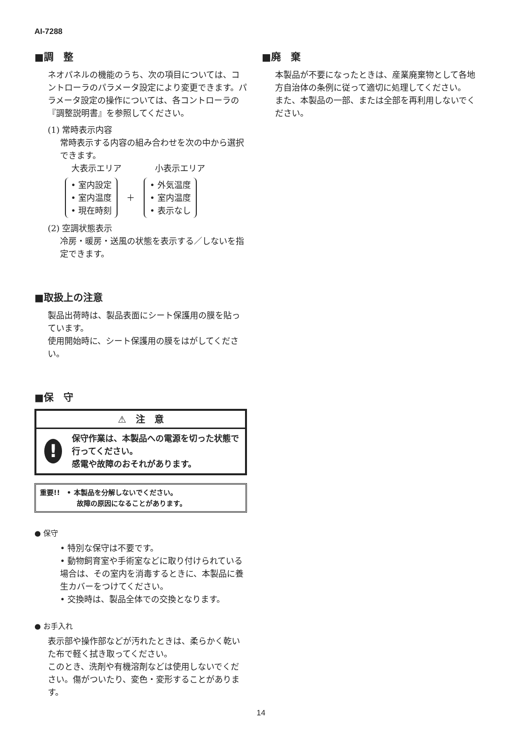AI-7288
■調　整
ネオパネルの機能のうち、次の項目については、コントローラのパラメータ設定により変更できます。パラメータ設定の操作については、各コントローラの『調整説明書』を参照してください。
(1) 常時表示内容
常時表示する内容の組み合わせを次の中から選択できます。
大表示エリア　　　　小表示エリア
• 室内設定
• 室内温度
• 現在時刻
＋
• 外気温度
• 室内温度
• 表示なし
(2) 空調状態表示
冷房・暖房・送風の状態を表示する／しないを指定できます。
■取扱上の注意
製品出荷時は、製品表面にシート保護用の膜を貼っています。
使用開始時に、シート保護用の膜をはがしてください。
■保　守
⚠　注　意
!
保守作業は、本製品への電源を切った状態で行ってください。
感電や故障のおそれがあります。
重要!!　• 本製品を分解しないでください。
故障の原因になることがあります。
● 保守
• 特別な保守は不要です。
• 動物飼育室や手術室などに取り付けられている場合は、その室内を消毒するときに、本製品に養生カバーをつけてください。
• 交換時は、製品全体での交換となります。
● お手入れ
表示部や操作部などが汚れたときは、柔らかく乾いた布で軽く拭き取ってください。
このとき、洗剤や有機溶剤などは使用しないでください。傷がついたり、変色・変形することがあります。
■廃　棄
本製品が不要になったときは、産業廃棄物として各地方自治体の条例に従って適切に処理してください。
また、本製品の一部、または全部を再利用しないでください。
14